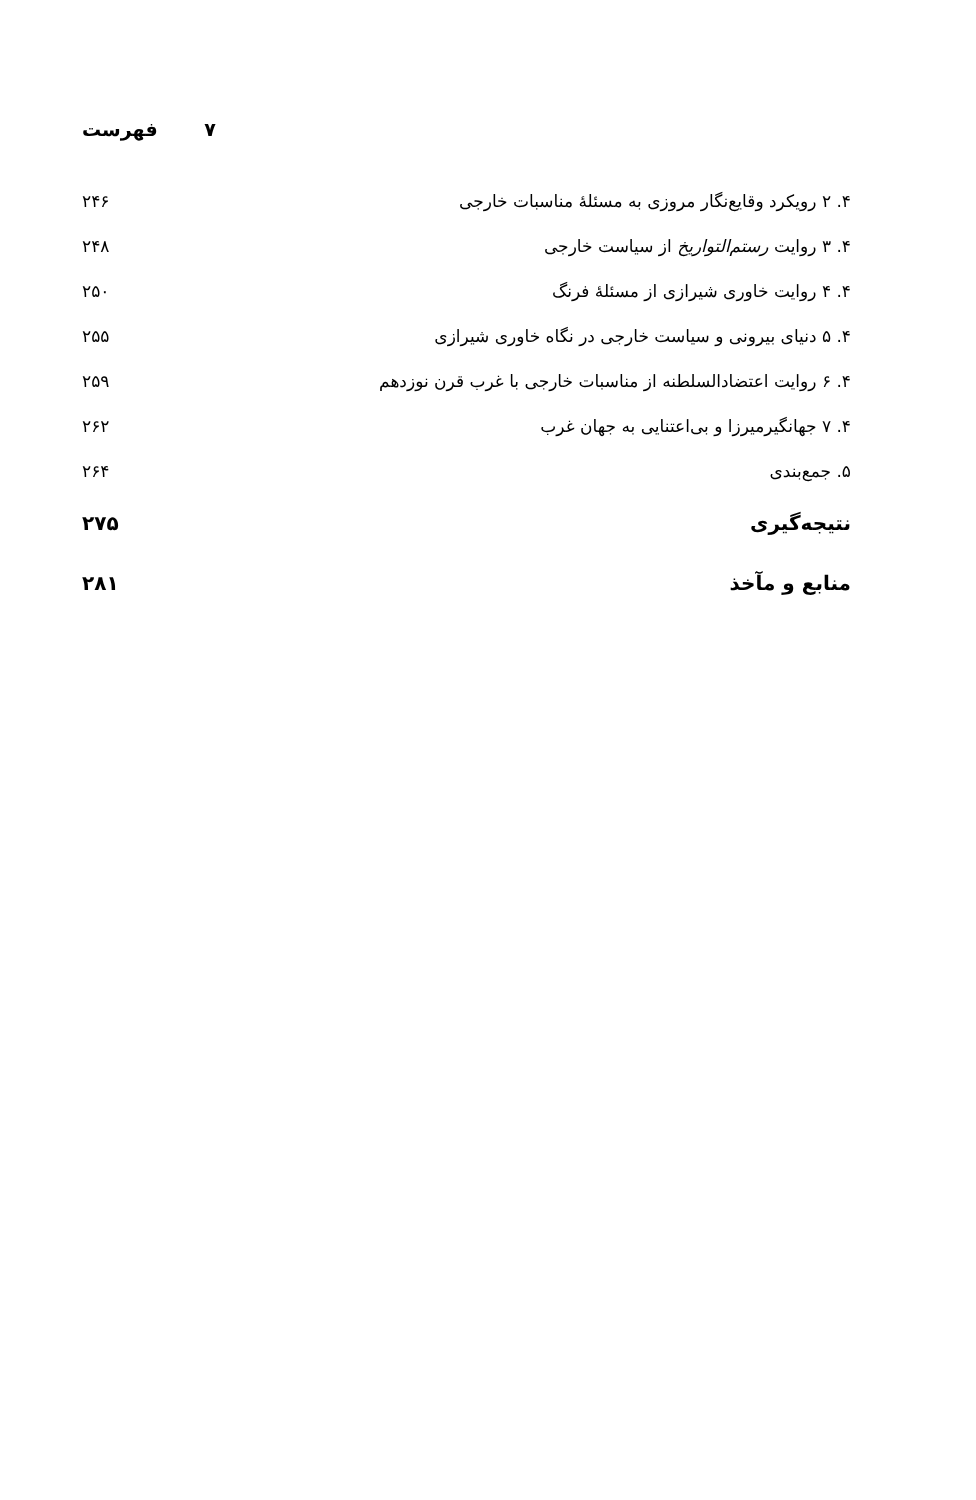فهرست ۷
۴. ۲ رویکرد وقایع‌نگار مروزی به مسئلهٔ مناسبات خارجی ۲۴۶
۴. ۳ روایت رستم‌التواریخ از سیاست خارجی ۲۴۸
۴. ۴ روایت خاوری شیرازی از مسئلهٔ فرنگ ۲۵۰
۴. ۵ دنیای بیرونی و سیاست خارجی در نگاه خاوری شیرازی ۲۵۵
۴. ۶ روایت اعتضادالسلطنه از مناسبات خارجی با غرب قرن نوزدهم ۲۵۹
۴. ۷ جهانگیرمیرزا و بی‌اعتنایی به جهان غرب ۲۶۲
۵. جمع‌بندی ۲۶۴
نتیجه‌گیری ۲۷۵
منابع و مآخذ ۲۸۱